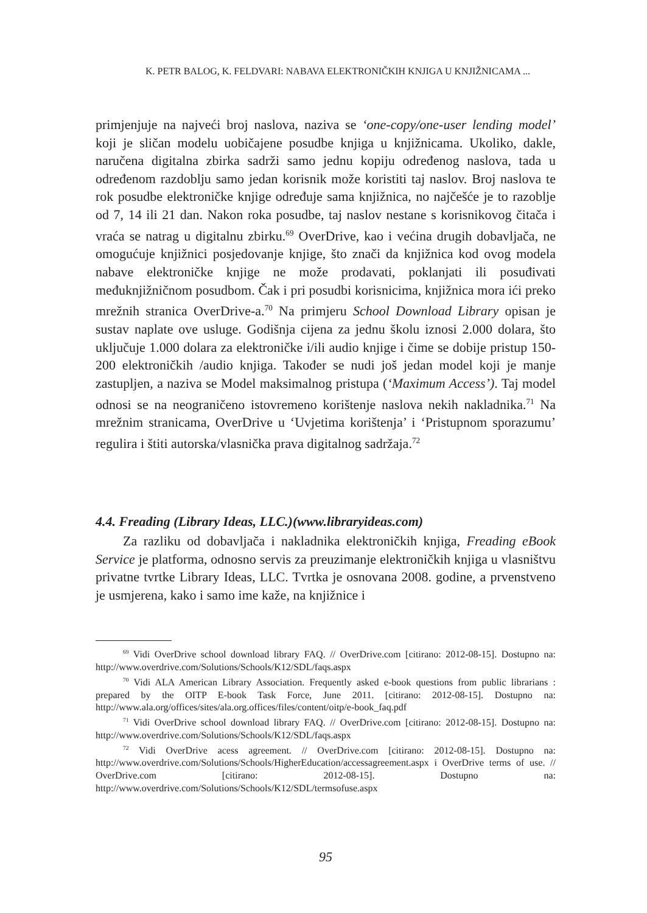K. PETR BALOG, K. FELDVARI: NABAVA ELEKTRONIČKIH KNJIGA U KNJIŽNICAMA ...
primjenjuje na najveći broj naslova, naziva se ‘one-copy/one-user lending model’ koji je sličan modelu uobičajene posudbe knjiga u knjižnicama. Ukoliko, dakle, naručena digitalna zbirka sadrži samo jednu kopiju određenog naslova, tada u određenom razdoblju samo jedan korisnik može koristiti taj naslov. Broj naslova te rok posudbe elektroničke knjige određuje sama knjižnica, no najčešće je to razoblje od 7, 14 ili 21 dan. Nakon roka posudbe, taj naslov nestane s korisnikovog čitača i vraća se natrag u digitalnu zbirku.<sup>69</sup> OverDrive, kao i većina drugih dobavljača, ne omogućuje knjižnici posjedovanje knjige, što znači da knjižnica kod ovog modela nabave elektroničke knjige ne može prodavati, poklanjati ili posuđivati međuknjižničnom posudbom. Čak i pri posudbi korisnicima, knjižnica mora ići preko mrežnih stranica OverDrive-a.<sup>70</sup> Na primjeru School Download Library opisan je sustav naplate ove usluge. Godišnja cijena za jednu školu iznosi 2.000 dolara, što uključuje 1.000 dolara za elektroničke i/ili audio knjige i čime se dobije pristup 150-200 elektroničkih /audio knjiga. Također se nudi još jedan model koji je manje zastupljen, a naziva se Model maksimalnog pristupa (‘Maximum Access’). Taj model odnosi se na neograničeno istovremeno korištenje naslova nekih nakladnika.<sup>71</sup> Na mrežnim stranicama, OverDrive u ‘Uvjetima korištenja’ i ‘Pristupnom sporazumu’ regulira i štiti autorska/vlasnička prava digitalnog sadržaja.<sup>72</sup>
4.4. Freading (Library Ideas, LLC.)(www.libraryideas.com)
Za razliku od dobavljača i nakladnika elektroničkih knjiga, Freading eBook Service je platforma, odnosno servis za preuzimanje elektroničkih knjiga u vlasništvu privatne tvrtke Library Ideas, LLC. Tvrtka je osnovana 2008. godine, a prvenstveno je usmjerena, kako i samo ime kaže, na knjižnice i
<sup>69</sup> Vidi OverDrive school download library FAQ. // OverDrive.com [citirano: 2012-08-15]. Dostupno na: http://www.overdrive.com/Solutions/Schools/K12/SDL/faqs.aspx
<sup>70</sup> Vidi ALA American Library Association. Frequently asked e-book questions from public librarians : prepared by the OITP E-book Task Force, June 2011. [citirano: 2012-08-15]. Dostupno na: http://www.ala.org/offices/sites/ala.org.offices/files/content/oitp/e-book_faq.pdf
<sup>71</sup> Vidi OverDrive school download library FAQ. // OverDrive.com [citirano: 2012-08-15]. Dostupno na: http://www.overdrive.com/Solutions/Schools/K12/SDL/faqs.aspx
<sup>72</sup> Vidi OverDrive acess agreement. // OverDrive.com [citirano: 2012-08-15]. Dostupno na: http://www.overdrive.com/Solutions/Schools/HigherEducation/accessagreement.aspx i OverDrive terms of use. // OverDrive.com [citirano: 2012-08-15]. Dostupno na: http://www.overdrive.com/Solutions/Schools/K12/SDL/termsofuse.aspx
95